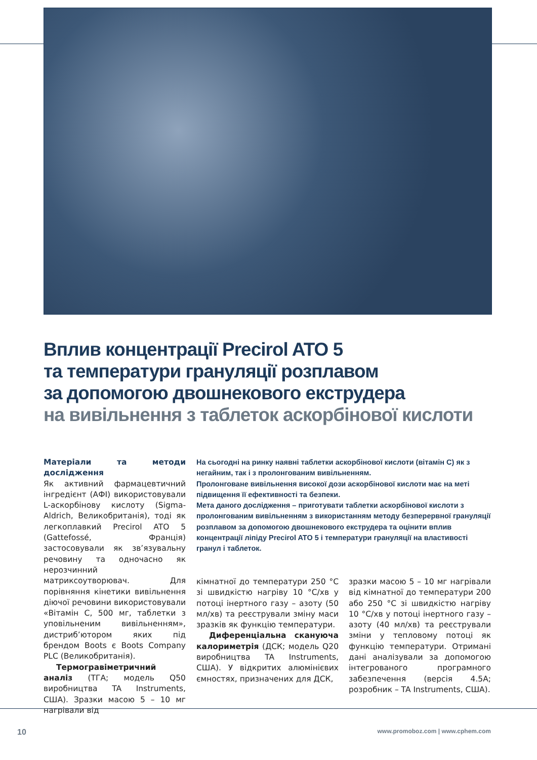Вплив концентрації Precirol ATO 5
та температури грануляції розплавом
за допомогою двошнекового екструдера
на вивільнення з таблеток аскорбінової кислоти
Матеріали та методи дослідження
Як активний фармацевтичний інгредієнт (АФІ) використовували L-аскорбінову кислоту (Sigma-Aldrich, Великобританія), тоді як легкоплавкий Precirol ATO 5 (Gattefossé, Франція) застосовували як зв’язувальну речовину та одночасно як нерозчинний матриксоутворювач. Для порівняння кінетики вивільнення діючої речовини використовували «Вітамін С, 500 мг, таблетки з уповільненим вивільненням», дистриб’ютором яких під брендом Boots є Boots Company PLC (Великобританія).
Термогравіметричний аналіз (ТГА; модель Q50 виробництва TA Instruments, США). Зразки масою 5 – 10 мг нагрівали від
На сьогодні на ринку наявні таблетки аскорбінової кислоти (вітамін С) як з негайним, так і з пролонгованим вивільненням.
Пролонговане вивільнення високої дози аскорбінової кислоти має на меті підвищення її ефективності та безпеки.
Мета даного дослідження – приготувати таблетки аскорбінової кислоти з пролонгованим вивільненням з використанням методу безперервної грануляції розплавом за допомогою двошнекового екструдера та оцінити вплив концентрації ліпіду Precirol ATO 5 і температури грануляції на властивості гранул і таблеток.
кімнатної до температури 250 °C зі швидкістю нагріву 10 °C/хв у потоці інертного газу – азоту (50 мл/хв) та реєстрували зміну маси зразків як функцію температури.
Диференціальна скануюча калориметрія (ДСК; модель Q20 виробництва TA Instruments, США). У відкритих алюмінієвих ємностях, призначених для ДСК,
зразки масою 5 – 10 мг нагрівали від кімнатної до температури 200 або 250 °C зі швидкістю нагріву 10 °C/хв у потоці інертного газу – азоту (40 мл/хв) та реєстрували зміни у тепловому потоці як функцію температури. Отримані дані аналізували за допомогою інтегрованого програмного забезпечення (версія 4.5А; розробник – TA Instruments, США).
10
www.promoboz.com | www.cphem.com